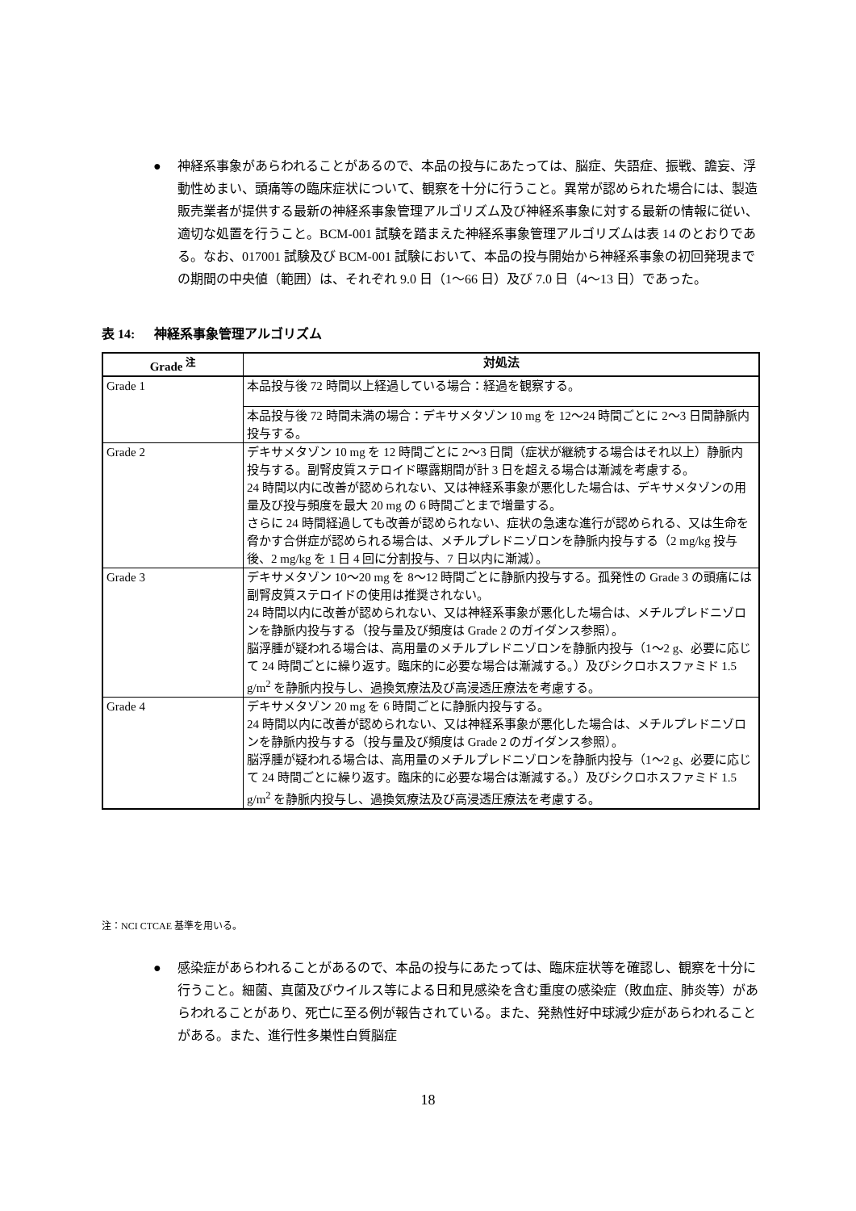● 神経系事象があらわれることがあるので、本品の投与にあたっては、脳症、失語症、振戦、譫妄、浮動性めまい、頭痛等の臨床症状について、観察を十分に行うこと。異常が認められた場合には、製造販売業者が提供する最新の神経系事象管理アルゴリズム及び神経系事象に対する最新の情報に従い、適切な処置を行うこと。BCM-001 試験を踏まえた神経系事象管理アルゴリズムは表 14 のとおりである。なお、017001 試験及び BCM-001 試験において、本品の投与開始から神経系事象の初回発現までの期間の中央値（範囲）は、それぞれ 9.0 日（1～66 日）及び 7.0 日（4～13 日）であった。
表 14: 神経系事象管理アルゴリズム
| Grade <sup>注</sup> | 対処法 |
| --- | --- |
| Grade 1 | 本品投与後 72 時間以上経過している場合：経過を観察する。 |
| | 本品投与後 72 時間未満の場合：デキサメタゾン 10 mg を 12～24 時間ごとに 2～3 日間静脈内投与する。 |
| Grade 2 | デキサメタゾン 10 mg を 12 時間ごとに 2～3 日間（症状が継続する場合はそれ以上）静脈内投与する。副腎皮質ステロイド曝露期間が計 3 日を超える場合は漸減を考慮する。 24 時間以内に改善が認められない、又は神経系事象が悪化した場合は、デキサメタゾンの用量及び投与頻度を最大 20 mg の 6 時間ごとまで増量する。 さらに 24 時間経過しても改善が認められない、症状の急速な進行が認められる、又は生命を脅かす合併症が認められる場合は、メチルプレドニゾロンを静脈内投与する（2 mg/kg 投与後、2 mg/kg を 1 日 4 回に分割投与、7 日以内に漸減）。 |
| Grade 3 | デキサメタゾン 10～20 mg を 8～12 時間ごとに静脈内投与する。孤発性の Grade 3 の頭痛には副腎皮質ステロイドの使用は推奨されない。 24 時間以内に改善が認められない、又は神経系事象が悪化した場合は、メチルプレドニゾロンを静脈内投与する（投与量及び頻度は Grade 2 のガイダンス参照）。 脳浮腫が疑われる場合は、高用量のメチルプレドニゾロンを静脈内投与（1～2 g、必要に応じて 24 時間ごとに繰り返す。臨床的に必要な場合は漸減する。）及びシクロホスファミド 1.5 g/m<sup>2</sup> を静脈内投与し、過換気療法及び高浸透圧療法を考慮する。 |
| Grade 4 | デキサメタゾン 20 mg を 6 時間ごとに静脈内投与する。 24 時間以内に改善が認められない、又は神経系事象が悪化した場合は、メチルプレドニゾロンを静脈内投与する（投与量及び頻度は Grade 2 のガイダンス参照）。 脳浮腫が疑われる場合は、高用量のメチルプレドニゾロンを静脈内投与（1～2 g、必要に応じて 24 時間ごとに繰り返す。臨床的に必要な場合は漸減する。）及びシクロホスファミド 1.5 g/m<sup>2</sup> を静脈内投与し、過換気療法及び高浸透圧療法を考慮する。 |
注：NCI CTCAE 基準を用いる。
● 感染症があらわれることがあるので、本品の投与にあたっては、臨床症状等を確認し、観察を十分に行うこと。細菌、真菌及びウイルス等による日和見感染を含む重度の感染症（敗血症、肺炎等）があらわれることがあり、死亡に至る例が報告されている。また、発熱性好中球減少症があらわれることがある。また、進行性多巣性白質脳症
18